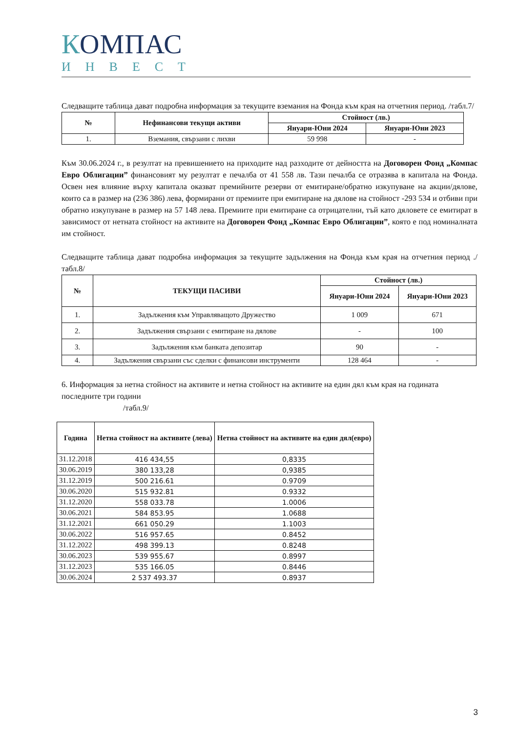КОМПАС
ИНВЕСТ
Следващите таблица дават подробна информация за текущите вземания на Фонда към края на отчетния период. /табл.7/
| № | Нефинансови текущи активи | Стойност (лв.) | |
| --- | --- | --- | --- |
| | | Януари-Юни 2024 | Януари-Юни 2023 |
| 1. | Вземания, свързани с лихви | 59 998 | - |
Към 30.06.2024 г., в резултат на превишението на приходите над разходите от дейността на Договорен Фонд „Компас Евро Облигации” финансовият му резултат е печалба от 41 558 лв. Тази печалба се отразява в капитала на Фонда. Освен нея влияние върху капитала оказват премийните резерви от емитиране/обратно изкупуване на акции/дялове, които са в размер на (236 386) лева, формирани от премиите при емитиране на дялове на стойност -293 534 и отбиви при обратно изкупуване в размер на 57 148 лева. Премиите при емитиране са отрицателни, тъй като дяловете се емитират в зависимост от нетната стойност на активите на Договорен Фонд „Компас Евро Облигации”, която е под номиналната им стойност.
Следващите таблица дават подробна информация за текущите задължения на Фонда към края на отчетния период ./табл.8/
| № | ТЕКУЩИ ПАСИВИ | Стойност (лв.) | |
| --- | --- | --- | --- |
| | | Януари-Юни 2024 | Януари-Юни 2023 |
| 1. | Задължения към Управляващото Дружество | 1 009 | 671 |
| 2. | Задължения свързани с емитиране на дялове | - | 100 |
| 3. | Задължения към банката депозитар | 90 | - |
| 4. | Задължения свързани със сделки с финансови инструменти | 128 464 | - |
6. Информация за нетна стойност на активите и нетна стойност на активите на един дял към края на годината последните три години
/табл.9/
| Година | Нетна стойност на активите (лева) | Нетна стойност на активите на един дял(евро) |
| --- | --- | --- |
| 31.12.2018 | 416 434,55 | 0,8335 |
| 30.06.2019 | 380 133,28 | 0,9385 |
| 31.12.2019 | 500 216.61 | 0.9709 |
| 30.06.2020 | 515 932.81 | 0.9332 |
| 31.12.2020 | 558 033.78 | 1.0006 |
| 30.06.2021 | 584 853.95 | 1.0688 |
| 31.12.2021 | 661 050.29 | 1.1003 |
| 30.06.2022 | 516 957.65 | 0.8452 |
| 31.12.2022 | 498 399.13 | 0.8248 |
| 30.06.2023 | 539 955.67 | 0.8997 |
| 31.12.2023 | 535 166.05 | 0.8446 |
| 30.06.2024 | 2 537 493.37 | 0.8937 |
3